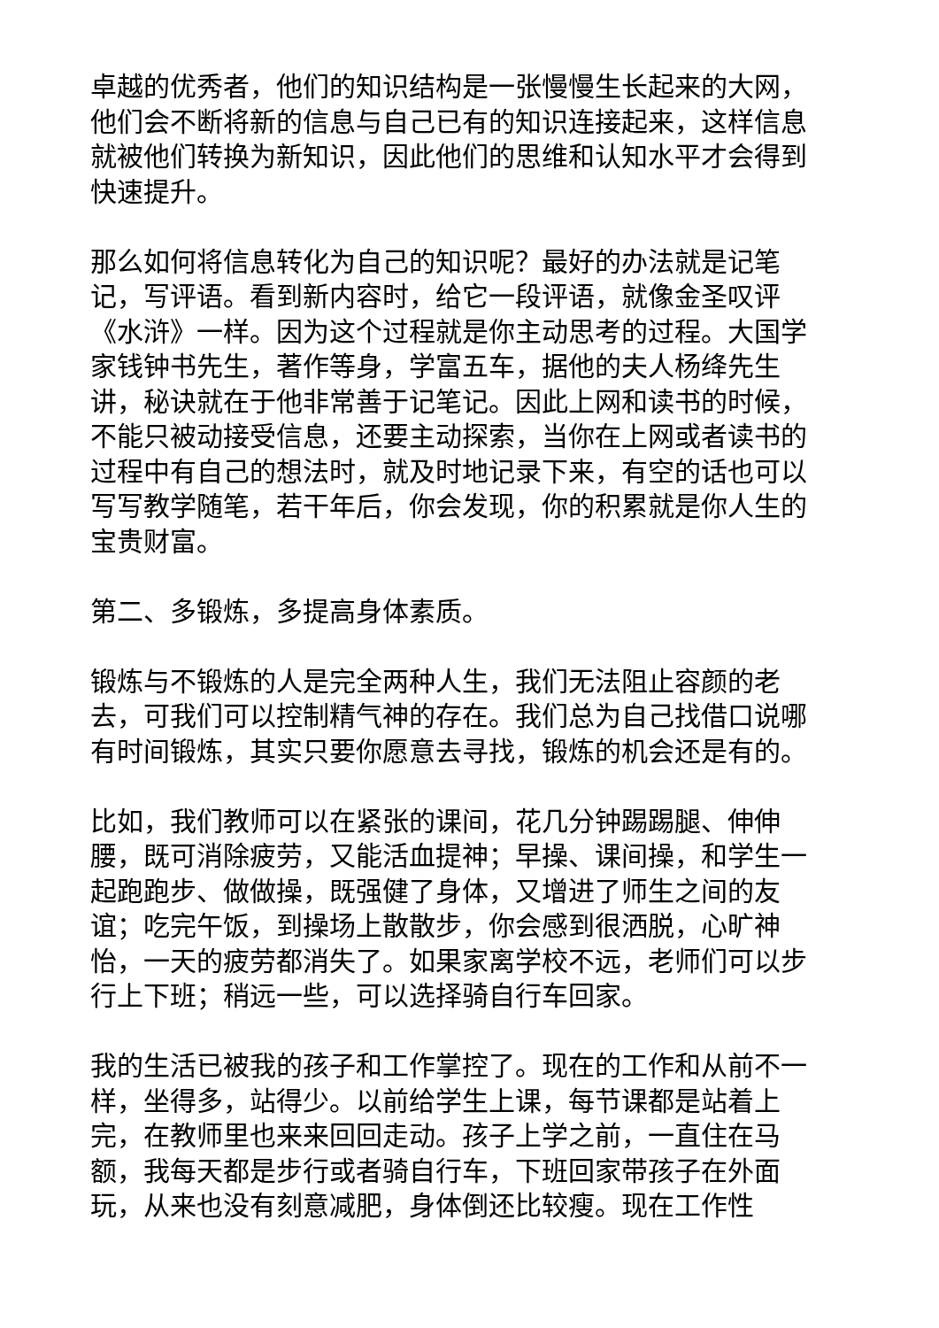卓越的优秀者，他们的知识结构是一张慢慢生长起来的大网，他们会不断将新的信息与自己已有的知识连接起来，这样信息就被他们转换为新知识，因此他们的思维和认知水平才会得到快速提升。
那么如何将信息转化为自己的知识呢？最好的办法就是记笔记，写评语。看到新内容时，给它一段评语，就像金圣叹评《水浒》一样。因为这个过程就是你主动思考的过程。大国学家钱钟书先生，著作等身，学富五车，据他的夫人杨绛先生讲，秘诀就在于他非常善于记笔记。因此上网和读书的时候，不能只被动接受信息，还要主动探索，当你在上网或者读书的过程中有自己的想法时，就及时地记录下来，有空的话也可以写写教学随笔，若干年后，你会发现，你的积累就是你人生的宝贵财富。
第二、多锻炼，多提高身体素质。
锻炼与不锻炼的人是完全两种人生，我们无法阻止容颜的老去，可我们可以控制精气神的存在。我们总为自己找借口说哪有时间锻炼，其实只要你愿意去寻找，锻炼的机会还是有的。
比如，我们教师可以在紧张的课间，花几分钟踢踢腿、伸伸腰，既可消除疲劳，又能活血提神；早操、课间操，和学生一起跑跑步、做做操，既强健了身体，又增进了师生之间的友谊；吃完午饭，到操场上散散步，你会感到很洒脱，心旷神怡，一天的疲劳都消失了。如果家离学校不远，老师们可以步行上下班；稍远一些，可以选择骑自行车回家。
我的生活已被我的孩子和工作掌控了。现在的工作和从前不一样，坐得多，站得少。以前给学生上课，每节课都是站着上完，在教师里也来来回回走动。孩子上学之前，一直住在马额，我每天都是步行或者骑自行车，下班回家带孩子在外面玩，从来也没有刻意减肥，身体倒还比较瘦。现在工作性